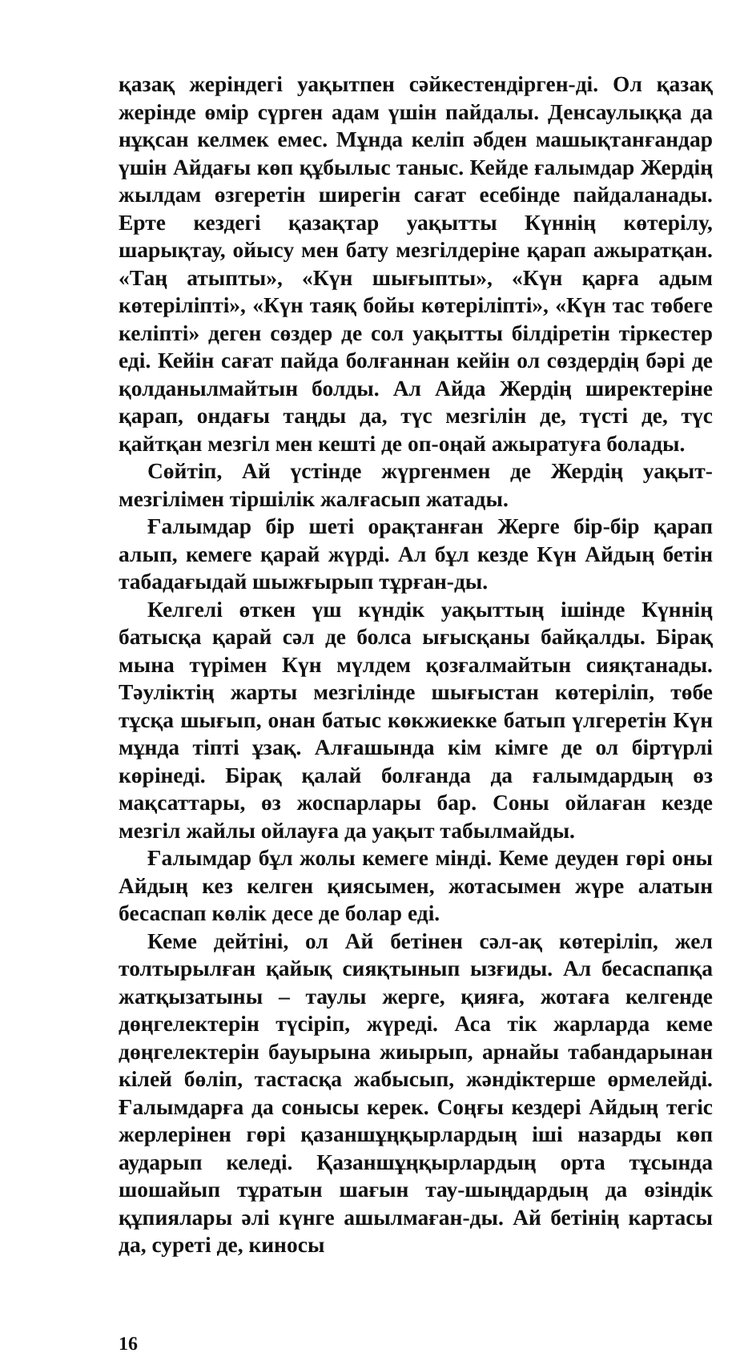қазақ жеріндегі уақытпен сәйкестендірген-ді. Ол қазақ жерінде өмір сүрген адам үшін пайдалы. Денсаулыққа да нұқсан келмек емес. Мұнда келіп әбден машықтанғандар үшін Айдағы көп құбылыс таныс. Кейде ғалымдар Жердің жылдам өзгеретін ширегін сағат есебінде пайдаланады. Ерте кездегі қазақтар уақытты Күннің көтерілу, шарықтау, ойысу мен бату мезгілдеріне қарап ажыратқан. «Таң атыпты», «Күн шығыпты», «Күн қарға адым көтеріліпті», «Күн таяқ бойы көтеріліпті», «Күн тас төбеге келіпті» деген сөздер де сол уақытты білдіретін тіркестер еді. Кейін сағат пайда болғаннан кейін ол сөздердің бәрі де қолданылмайтын болды. Ал Айда Жердің ширектеріне қарап, ондағы таңды да, түс мезгілін де, түсті де, түс қайтқан мезгіл мен кешті де оп-оңай ажыратуға болады.
Сөйтіп, Ай үстінде жүргенмен де Жердің уақыт-мезгілімен тіршілік жалғасып жатады.
Ғалымдар бір шеті орақтанған Жерге бір-бір қарап алып, кемеге қарай жүрді. Ал бұл кезде Күн Айдың бетін табадағыдай шыжғырып тұрған-ды.
Келгелі өткен үш күндік уақыттың ішінде Күннің батысқа қарай сәл де болса ығысқаны байқалды. Бірақ мына түрімен Күн мүлдем қозғалмайтын сияқтанады. Тәуліктің жарты мезгілінде шығыстан көтеріліп, төбе тұсқа шығып, онан батыс көкжиекке батып үлгеретін Күн мұнда тіпті ұзақ. Алғашында кім кімге де ол біртүрлі көрінеді. Бірақ қалай болғанда да ғалымдардың өз мақсаттары, өз жоспарлары бар. Соны ойлаған кезде мезгіл жайлы ойлауға да уақыт табылмайды.
Ғалымдар бұл жолы кемеге мінді. Кеме деуден гөрі оны Айдың кез келген қиясымен, жотасымен жүре алатын бесаспап көлік десе де болар еді.
Кеме дейтіні, ол Ай бетінен сәл-ақ көтеріліп, жел толтырылған қайық сияқтынып ызғиды. Ал бесаспапқа жатқызатыны – таулы жерге, қияға, жотаға келгенде дөңгелектерін түсіріп, жүреді. Аса тік жарларда кеме дөңгелектерін бауырына жиырып, арнайы табандарынан кілей бөліп, тастасқа жабысып, жәндіктерше өрмелейді. Ғалымдарға да сонысы керек. Соңғы кездері Айдың тегіс жерлерінен гөрі қазаншұңқырлардың іші назарды көп аударып келеді. Қазаншұңқырлардың орта тұсында шошайып тұратын шағын тау-шыңдардың да өзіндік құпиялары әлі күнге ашылмаған-ды. Ай бетінің картасы да, суреті де, киносы
16